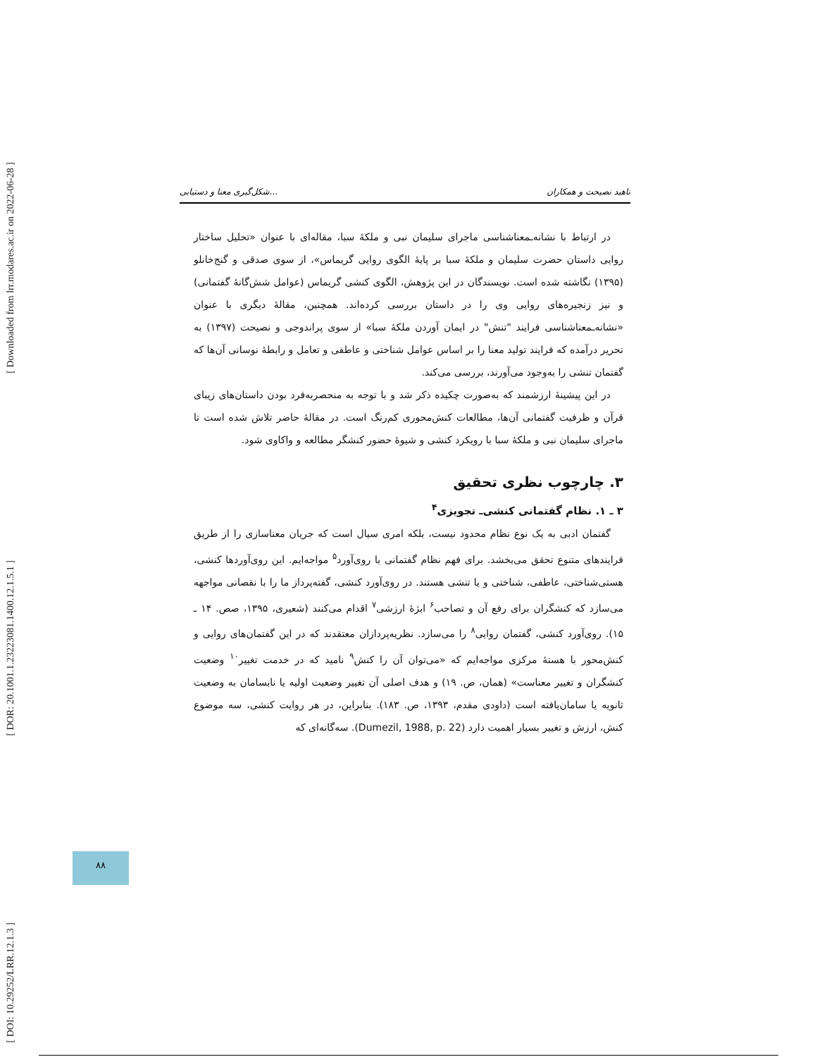[ Downloaded from lrr.modares.ac.ir on 2022-06-28 ]
[ DOR: 20.1001.1.23223081.1400.12.1.5.1 ]
[ DOI: 10.29252/LRR.12.1.3 ]
شکل‌گیری معنا و دستیابی... ناهید نصیحت و همکاران
در ارتباط با نشانه‌ـمعناشناسی ماجرای سلیمان نبی و ملکهٔ سبا، مقاله‌ای با عنوان «تحلیل ساختار روایی داستان حضرت سلیمان و ملکهٔ سبا بر پایهٔ الگوی روایی گریماس»، از سوی صدقی و گنج‌خانلو (۱۳۹۵) نگاشته شده است. نویسندگان در این پژوهش، الگوی کنشی گریماس (عوامل شش‌گانهٔ گفتمانی) و نیز زنجیره‌های روایی وی را در داستان بررسی کرده‌اند. همچنین، مقالهٔ دیگری با عنوان «نشانه‌ـمعناشناسی فرایند "تنش" در ایمان آوردن ملکهٔ سبا» از سوی پراندوجی و نصیحت (۱۳۹۷) به تحریر درآمده که فرایند تولید معنا را بر اساس عوامل شناختی و عاطفی و تعامل و رابطهٔ نوسانی آن‌ها که گفتمان تنشی را به‌وجود می‌آورند، بررسی می‌کند.
در این پیشینهٔ ارزشمند که به‌صورت چکیده ذکر شد و با توجه به منحصربه‌فرد بودن داستان‌های زیبای قرآن و ظرفیت گفتمانی آن‌ها، مطالعات کنش‌محوری کم‌رنگ است. در مقالهٔ حاضر تلاش شده است تا ماجرای سلیمان نبی و ملکهٔ سبا با رویکرد کنشی و شیوهٔ حضور کنشگر مطالعه و واکاوی شود.
۳. چارچوب نظری تحقیق
۳ ـ ۱. نظام گفتمانی کنشی‌ـ تجویزی<sup>۴</sup>
گفتمان ادبی به یک نوع نظام محدود نیست، بلکه امری سیال است که جریان معناسازی را از طریق فرایندهای متنوع تحقق می‌بخشد. برای فهم نظام گفتمانی با روی‌آورد<sup>۵</sup> مواجه‌ایم. این روی‌آوردها کنشی، هستی‌شناختی، عاطفی، شناختی و یا تنشی هستند. در روی‌آورد کنشی، گفته‌پرداز ما را با نقصانی مواجهه می‌سازد که کنشگران برای رفع آن و تصاحب<sup>۶</sup> ابژهٔ ارزشی<sup>۷</sup> اقدام می‌کنند (شعیری، ۱۳۹۵، صص. ۱۴ ـ ۱۵). روی‌آورد کنشی، گفتمان روایی<sup>۸</sup> را می‌سازد. نظریه‌پردازان معتقدند که در این گفتمان‌های روایی و کنش‌محور با هستهٔ مرکزی مواجه‌ایم که «می‌توان آن را کنش<sup>۹</sup> نامید که در خدمت تغییر<sup>۱۰</sup> وضعیت کنشگران و تغییر معناست» (همان، ص. ۱۹) و هدف اصلی آن تغییر وضعیت اولیه یا نابسامان به وضعیت ثانویه یا سامان‌یافته است (داودی مقدم، ۱۳۹۳، ص. ۱۸۳). بنابراین، در هر روایت کنشی، سه موضوع کنش، ارزش و تغییر بسیار اهمیت دارد (Dumezil, 1988, p. 22). سه‌گانه‌ای که
۸۸